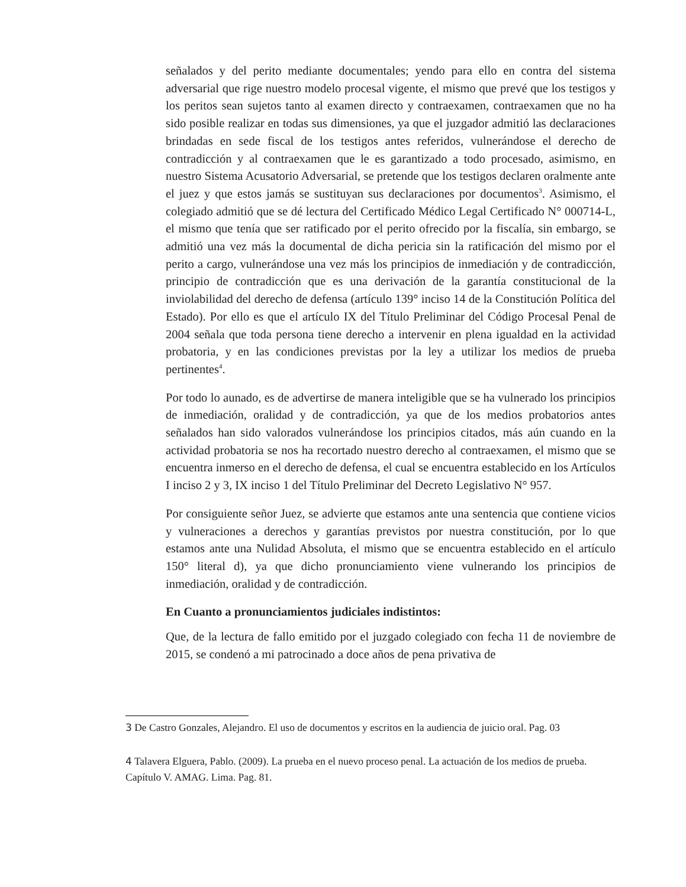señalados y del perito mediante documentales; yendo para ello en contra del sistema adversarial que rige nuestro modelo procesal vigente, el mismo que prevé que los testigos y los peritos sean sujetos tanto al examen directo y contraexamen, contraexamen que no ha sido posible realizar en todas sus dimensiones, ya que el juzgador admitió las declaraciones brindadas en sede fiscal de los testigos antes referidos, vulnerándose el derecho de contradicción y al contraexamen que le es garantizado a todo procesado, asimismo, en nuestro Sistema Acusatorio Adversarial, se pretende que los testigos declaren oralmente ante el juez y que estos jamás se sustituyan sus declaraciones por documentos<sup>3</sup>. Asimismo, el colegiado admitió que se dé lectura del Certificado Médico Legal Certificado N° 000714-L, el mismo que tenía que ser ratificado por el perito ofrecido por la fiscalía, sin embargo, se admitió una vez más la documental de dicha pericia sin la ratificación del mismo por el perito a cargo, vulnerándose una vez más los principios de inmediación y de contradicción, principio de contradicción que es una derivación de la garantía constitucional de la inviolabilidad del derecho de defensa (artículo 139° inciso 14 de la Constitución Política del Estado). Por ello es que el artículo IX del Título Preliminar del Código Procesal Penal de 2004 señala que toda persona tiene derecho a intervenir en plena igualdad en la actividad probatoria, y en las condiciones previstas por la ley a utilizar los medios de prueba pertinentes<sup>4</sup>.
Por todo lo aunado, es de advertirse de manera inteligible que se ha vulnerado los principios de inmediación, oralidad y de contradicción, ya que de los medios probatorios antes señalados han sido valorados vulnerándose los principios citados, más aún cuando en la actividad probatoria se nos ha recortado nuestro derecho al contraexamen, el mismo que se encuentra inmerso en el derecho de defensa, el cual se encuentra establecido en los Artículos I inciso 2 y 3, IX inciso 1 del Título Preliminar del Decreto Legislativo N° 957.
Por consiguiente señor Juez, se advierte que estamos ante una sentencia que contiene vicios y vulneraciones a derechos y garantías previstos por nuestra constitución, por lo que estamos ante una Nulidad Absoluta, el mismo que se encuentra establecido en el artículo 150° literal d), ya que dicho pronunciamiento viene vulnerando los principios de inmediación, oralidad y de contradicción.
En Cuanto a pronunciamientos judiciales indistintos:
Que, de la lectura de fallo emitido por el juzgado colegiado con fecha 11 de noviembre de 2015, se condenó a mi patrocinado a doce años de pena privativa de
3 De Castro Gonzales, Alejandro. El uso de documentos y escritos en la audiencia de juicio oral. Pag. 03
4 Talavera Elguera, Pablo. (2009). La prueba en el nuevo proceso penal. La actuación de los medios de prueba. Capítulo V. AMAG. Lima. Pag. 81.